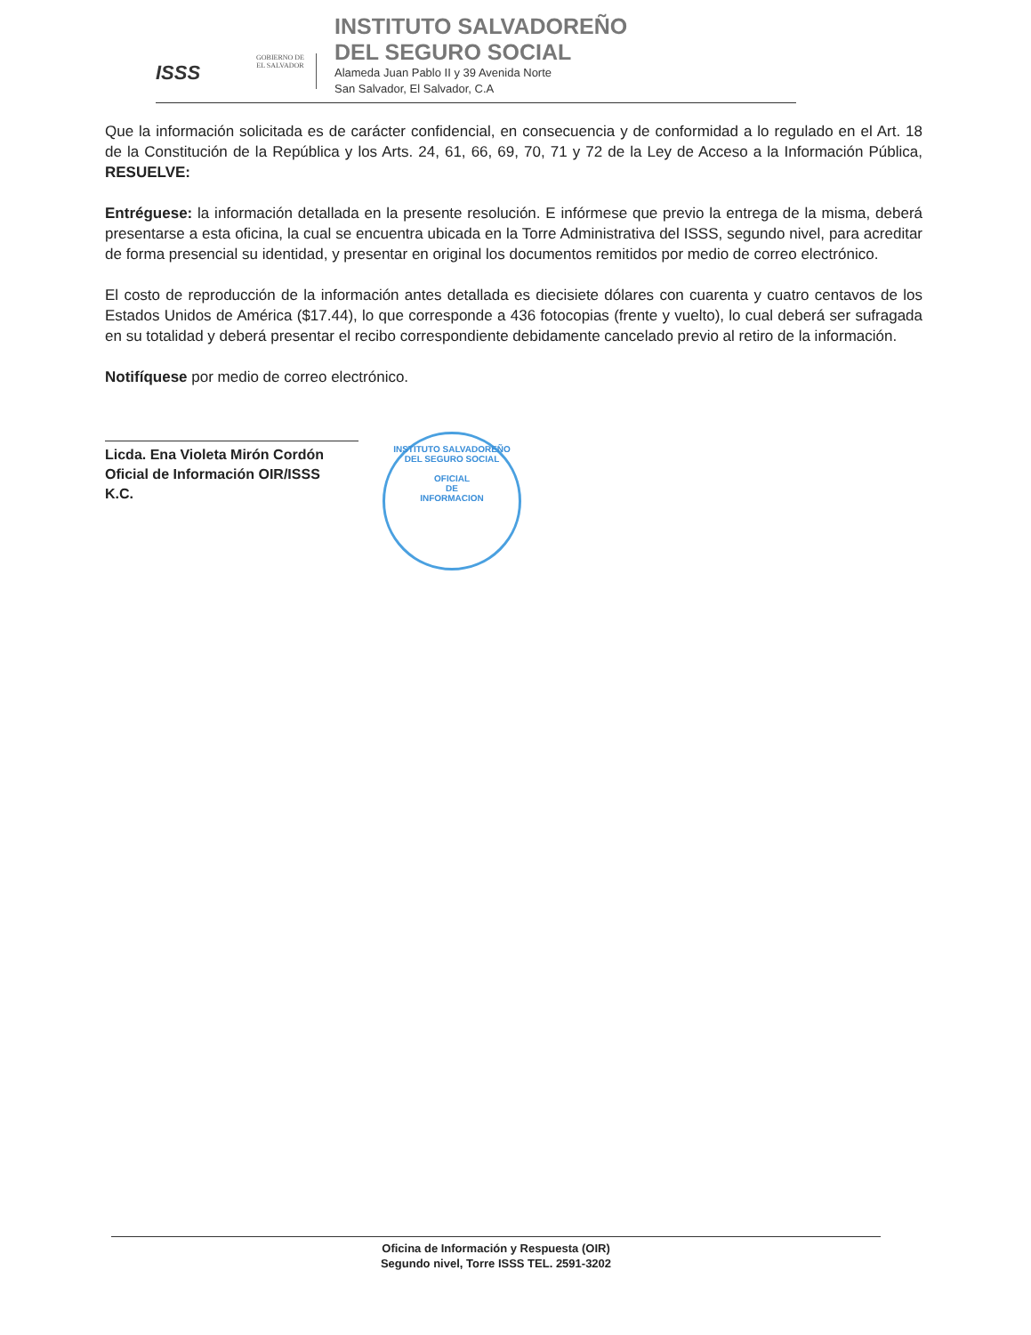ISSS
GOBIERNO DE
EL SALVADOR
INSTITUTO SALVADOREÑO
DEL SEGURO SOCIAL
Alameda Juan Pablo II y 39 Avenida Norte
San Salvador, El Salvador, C.A
Que la información solicitada es de carácter confidencial, en consecuencia y de conformidad a lo regulado en el Art. 18 de la Constitución de la República y los Arts. 24, 61, 66, 69, 70, 71 y 72 de la Ley de Acceso a la Información Pública, RESUELVE:
Entréguese: la información detallada en la presente resolución. E infórmese que previo la entrega de la misma, deberá presentarse a esta oficina, la cual se encuentra ubicada en la Torre Administrativa del ISSS, segundo nivel, para acreditar de forma presencial su identidad, y presentar en original los documentos remitidos por medio de correo electrónico.
El costo de reproducción de la información antes detallada es diecisiete dólares con cuarenta y cuatro centavos de los Estados Unidos de América ($17.44), lo que corresponde a 436 fotocopias (frente y vuelto), lo cual deberá ser sufragada en su totalidad y deberá presentar el recibo correspondiente debidamente cancelado previo al retiro de la información.
Notifíquese por medio de correo electrónico.
Licda. Ena Violeta Mirón Cordón
Oficial de Información OIR/ISSS
K.C.
INSTITUTO SALVADOREÑO DEL SEGURO SOCIAL
OFICIAL
DE
INFORMACION
Oficina de Información y Respuesta (OIR)
Segundo nivel, Torre ISSS TEL. 2591-3202